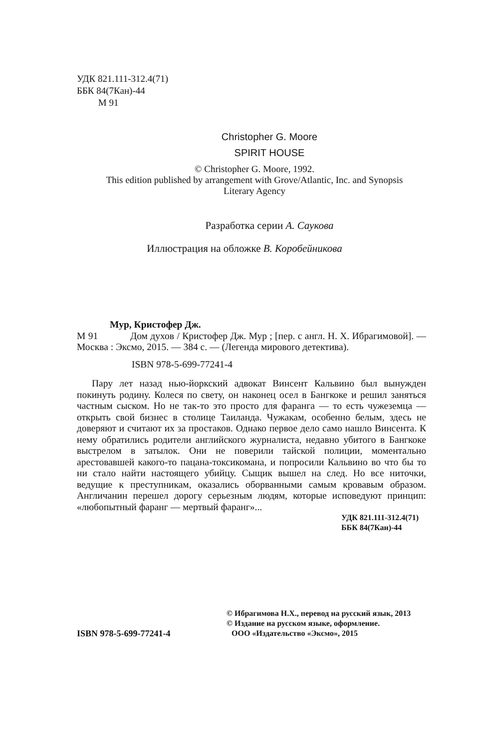УДК 821.111-312.4(71)
ББК 84(7Кан)-44
М 91
Christopher G. Moore
SPIRIT HOUSE
© Christopher G. Moore, 1992.
This edition published by arrangement with Grove/Atlantic, Inc. and Synopsis
Literary Agency
Разработка серии А. Саукова
Иллюстрация на обложке В. Коробейникова
Мур, Кристофер Дж.
М 91 Дом духов / Кристофер Дж. Мур ; [пер. с англ. Н. Х. Ибрагимовой]. — Москва : Эксмо, 2015. — 384 с. — (Легенда мирового детектива).
ISBN 978-5-699-77241-4
Пару лет назад нью-йоркский адвокат Винсент Кальвино был вынужден покинуть родину. Колеся по свету, он наконец осел в Бангкоке и решил заняться частным сыском. Но не так-то это просто для фаранга — то есть чужеземца — открыть свой бизнес в столице Таиланда. Чужакам, особенно белым, здесь не доверяют и считают их за простаков. Однако первое дело само нашло Винсента. К нему обратились родители английского журналиста, недавно убитого в Бангкоке выстрелом в затылок. Они не поверили тайской полиции, моментально арестовавшей какого-то пацана-токсикомана, и попросили Кальвино во что бы то ни стало найти настоящего убийцу. Сыщик вышел на след. Но все ниточки, ведущие к преступникам, оказались оборванными самым кровавым образом. Англичанин перешел дорогу серьезным людям, которые исповедуют принцип: «любопытный фаранг — мертвый фаранг»...
УДК 821.111-312.4(71)
ББК 84(7Кан)-44
© Ибрагимова Н.Х., перевод на русский язык, 2013
© Издание на русском языке, оформление.
ISBN 978-5-699-77241-4 ООО «Издательство «Эксмо», 2015